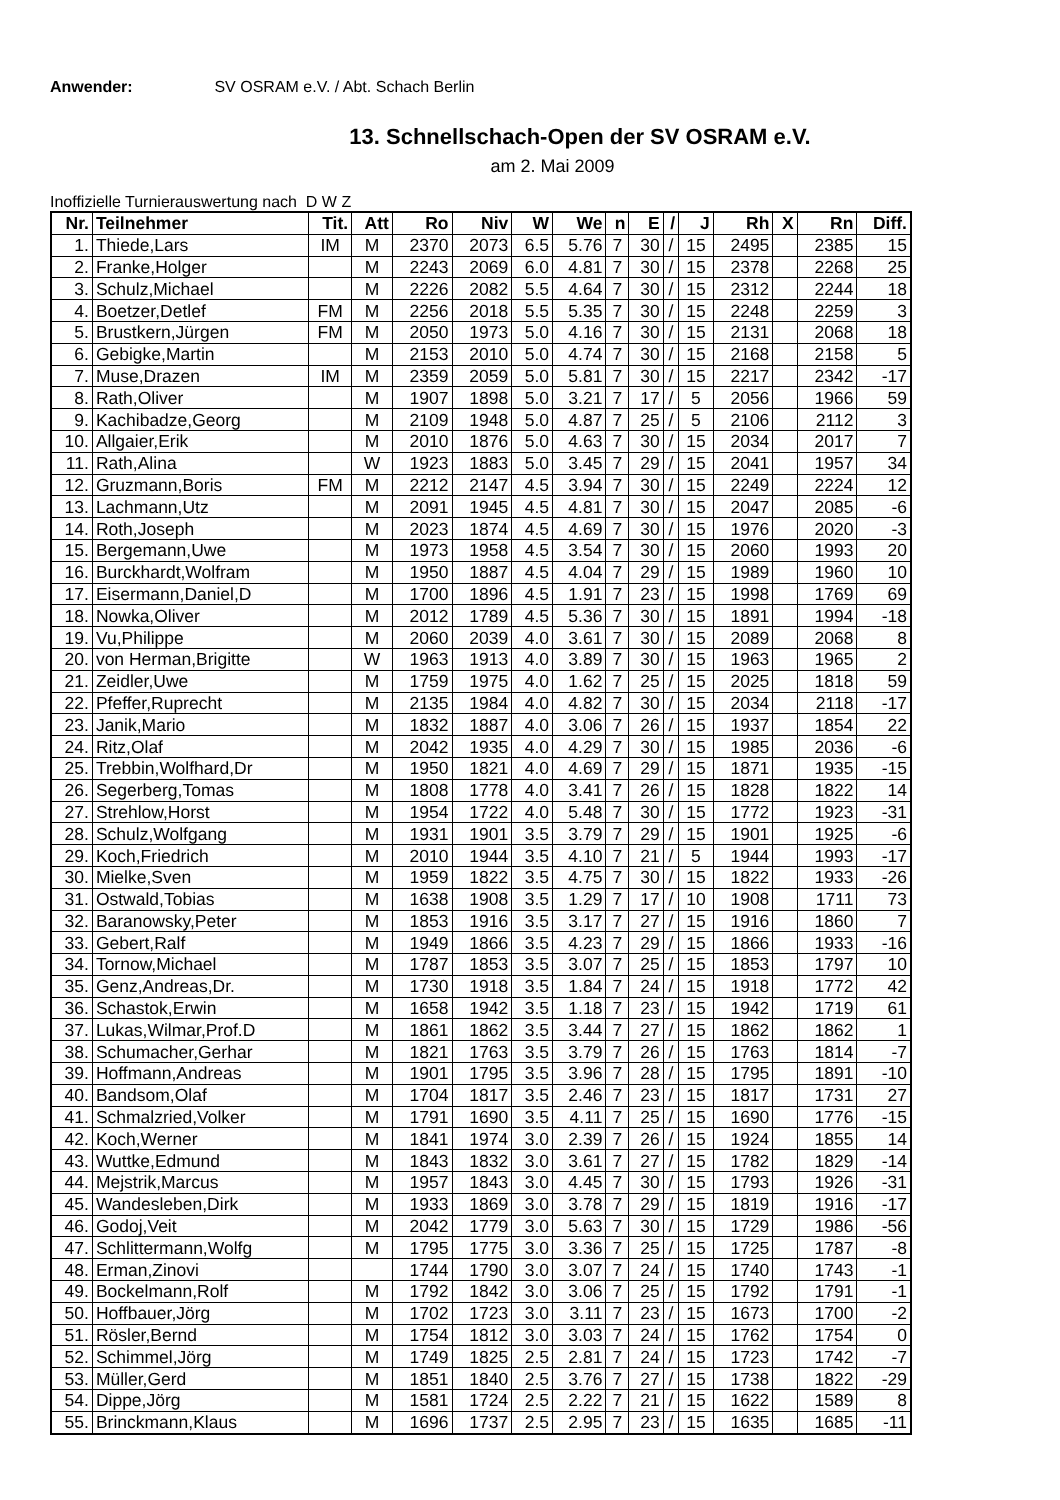Anwender: SV OSRAM e.V. / Abt. Schach Berlin
13. Schnellschach-Open der SV OSRAM e.V.
am 2. Mai 2009
Inoffizielle Turnierauswertung nach D W Z
| Nr. | Teilnehmer | Tit. | Att | Ro | Niv | W | We | n | E | / | J | Rh | X | Rn | Diff. |
| --- | --- | --- | --- | --- | --- | --- | --- | --- | --- | --- | --- | --- | --- | --- | --- |
| 1. | Thiede,Lars | IM | M | 2370 | 2073 | 6.5 | 5.76 | 7 | 30 | / | 15 | 2495 | | 2385 | 15 |
| 2. | Franke,Holger | | M | 2243 | 2069 | 6.0 | 4.81 | 7 | 30 | / | 15 | 2378 | | 2268 | 25 |
| 3. | Schulz,Michael | | M | 2226 | 2082 | 5.5 | 4.64 | 7 | 30 | / | 15 | 2312 | | 2244 | 18 |
| 4. | Boetzer,Detlef | FM | M | 2256 | 2018 | 5.5 | 5.35 | 7 | 30 | / | 15 | 2248 | | 2259 | 3 |
| 5. | Brustkern,Jürgen | FM | M | 2050 | 1973 | 5.0 | 4.16 | 7 | 30 | / | 15 | 2131 | | 2068 | 18 |
| 6. | Gebigke,Martin | | M | 2153 | 2010 | 5.0 | 4.74 | 7 | 30 | / | 15 | 2168 | | 2158 | 5 |
| 7. | Muse,Drazen | IM | M | 2359 | 2059 | 5.0 | 5.81 | 7 | 30 | / | 15 | 2217 | | 2342 | -17 |
| 8. | Rath,Oliver | | M | 1907 | 1898 | 5.0 | 3.21 | 7 | 17 | / | 5 | 2056 | | 1966 | 59 |
| 9. | Kachibadze,Georg | | M | 2109 | 1948 | 5.0 | 4.87 | 7 | 25 | / | 5 | 2106 | | 2112 | 3 |
| 10. | Allgaier,Erik | | M | 2010 | 1876 | 5.0 | 4.63 | 7 | 30 | / | 15 | 2034 | | 2017 | 7 |
| 11. | Rath,Alina | | W | 1923 | 1883 | 5.0 | 3.45 | 7 | 29 | / | 15 | 2041 | | 1957 | 34 |
| 12. | Gruzmann,Boris | FM | M | 2212 | 2147 | 4.5 | 3.94 | 7 | 30 | / | 15 | 2249 | | 2224 | 12 |
| 13. | Lachmann,Utz | | M | 2091 | 1945 | 4.5 | 4.81 | 7 | 30 | / | 15 | 2047 | | 2085 | -6 |
| 14. | Roth,Joseph | | M | 2023 | 1874 | 4.5 | 4.69 | 7 | 30 | / | 15 | 1976 | | 2020 | -3 |
| 15. | Bergemann,Uwe | | M | 1973 | 1958 | 4.5 | 3.54 | 7 | 30 | / | 15 | 2060 | | 1993 | 20 |
| 16. | Burckhardt,Wolfram | | M | 1950 | 1887 | 4.5 | 4.04 | 7 | 29 | / | 15 | 1989 | | 1960 | 10 |
| 17. | Eisermann,Daniel,D | | M | 1700 | 1896 | 4.5 | 1.91 | 7 | 23 | / | 15 | 1998 | | 1769 | 69 |
| 18. | Nowka,Oliver | | M | 2012 | 1789 | 4.5 | 5.36 | 7 | 30 | / | 15 | 1891 | | 1994 | -18 |
| 19. | Vu,Philippe | | M | 2060 | 2039 | 4.0 | 3.61 | 7 | 30 | / | 15 | 2089 | | 2068 | 8 |
| 20. | von Herman,Brigitte | | W | 1963 | 1913 | 4.0 | 3.89 | 7 | 30 | / | 15 | 1963 | | 1965 | 2 |
| 21. | Zeidler,Uwe | | M | 1759 | 1975 | 4.0 | 1.62 | 7 | 25 | / | 15 | 2025 | | 1818 | 59 |
| 22. | Pfeffer,Ruprecht | | M | 2135 | 1984 | 4.0 | 4.82 | 7 | 30 | / | 15 | 2034 | | 2118 | -17 |
| 23. | Janik,Mario | | M | 1832 | 1887 | 4.0 | 3.06 | 7 | 26 | / | 15 | 1937 | | 1854 | 22 |
| 24. | Ritz,Olaf | | M | 2042 | 1935 | 4.0 | 4.29 | 7 | 30 | / | 15 | 1985 | | 2036 | -6 |
| 25. | Trebbin,Wolfhard,Dr | | M | 1950 | 1821 | 4.0 | 4.69 | 7 | 29 | / | 15 | 1871 | | 1935 | -15 |
| 26. | Segerberg,Tomas | | M | 1808 | 1778 | 4.0 | 3.41 | 7 | 26 | / | 15 | 1828 | | 1822 | 14 |
| 27. | Strehlow,Horst | | M | 1954 | 1722 | 4.0 | 5.48 | 7 | 30 | / | 15 | 1772 | | 1923 | -31 |
| 28. | Schulz,Wolfgang | | M | 1931 | 1901 | 3.5 | 3.79 | 7 | 29 | / | 15 | 1901 | | 1925 | -6 |
| 29. | Koch,Friedrich | | M | 2010 | 1944 | 3.5 | 4.10 | 7 | 21 | / | 5 | 1944 | | 1993 | -17 |
| 30. | Mielke,Sven | | M | 1959 | 1822 | 3.5 | 4.75 | 7 | 30 | / | 15 | 1822 | | 1933 | -26 |
| 31. | Ostwald,Tobias | | M | 1638 | 1908 | 3.5 | 1.29 | 7 | 17 | / | 10 | 1908 | | 1711 | 73 |
| 32. | Baranowsky,Peter | | M | 1853 | 1916 | 3.5 | 3.17 | 7 | 27 | / | 15 | 1916 | | 1860 | 7 |
| 33. | Gebert,Ralf | | M | 1949 | 1866 | 3.5 | 4.23 | 7 | 29 | / | 15 | 1866 | | 1933 | -16 |
| 34. | Tornow,Michael | | M | 1787 | 1853 | 3.5 | 3.07 | 7 | 25 | / | 15 | 1853 | | 1797 | 10 |
| 35. | Genz,Andreas,Dr. | | M | 1730 | 1918 | 3.5 | 1.84 | 7 | 24 | / | 15 | 1918 | | 1772 | 42 |
| 36. | Schastok,Erwin | | M | 1658 | 1942 | 3.5 | 1.18 | 7 | 23 | / | 15 | 1942 | | 1719 | 61 |
| 37. | Lukas,Wilmar,Prof.D | | M | 1861 | 1862 | 3.5 | 3.44 | 7 | 27 | / | 15 | 1862 | | 1862 | 1 |
| 38. | Schumacher,Gerhar | | M | 1821 | 1763 | 3.5 | 3.79 | 7 | 26 | / | 15 | 1763 | | 1814 | -7 |
| 39. | Hoffmann,Andreas | | M | 1901 | 1795 | 3.5 | 3.96 | 7 | 28 | / | 15 | 1795 | | 1891 | -10 |
| 40. | Bandsom,Olaf | | M | 1704 | 1817 | 3.5 | 2.46 | 7 | 23 | / | 15 | 1817 | | 1731 | 27 |
| 41. | Schmalzried,Volker | | M | 1791 | 1690 | 3.5 | 4.11 | 7 | 25 | / | 15 | 1690 | | 1776 | -15 |
| 42. | Koch,Werner | | M | 1841 | 1974 | 3.0 | 2.39 | 7 | 26 | / | 15 | 1924 | | 1855 | 14 |
| 43. | Wuttke,Edmund | | M | 1843 | 1832 | 3.0 | 3.61 | 7 | 27 | / | 15 | 1782 | | 1829 | -14 |
| 44. | Mejstrik,Marcus | | M | 1957 | 1843 | 3.0 | 4.45 | 7 | 30 | / | 15 | 1793 | | 1926 | -31 |
| 45. | Wandesleben,Dirk | | M | 1933 | 1869 | 3.0 | 3.78 | 7 | 29 | / | 15 | 1819 | | 1916 | -17 |
| 46. | Godoj,Veit | | M | 2042 | 1779 | 3.0 | 5.63 | 7 | 30 | / | 15 | 1729 | | 1986 | -56 |
| 47. | Schlittermann,Wolfg | | M | 1795 | 1775 | 3.0 | 3.36 | 7 | 25 | / | 15 | 1725 | | 1787 | -8 |
| 48. | Erman,Zinovi | | | 1744 | 1790 | 3.0 | 3.07 | 7 | 24 | / | 15 | 1740 | | 1743 | -1 |
| 49. | Bockelmann,Rolf | | M | 1792 | 1842 | 3.0 | 3.06 | 7 | 25 | / | 15 | 1792 | | 1791 | -1 |
| 50. | Hoffbauer,Jörg | | M | 1702 | 1723 | 3.0 | 3.11 | 7 | 23 | / | 15 | 1673 | | 1700 | -2 |
| 51. | Rösler,Bernd | | M | 1754 | 1812 | 3.0 | 3.03 | 7 | 24 | / | 15 | 1762 | | 1754 | 0 |
| 52. | Schimmel,Jörg | | M | 1749 | 1825 | 2.5 | 2.81 | 7 | 24 | / | 15 | 1723 | | 1742 | -7 |
| 53. | Müller,Gerd | | M | 1851 | 1840 | 2.5 | 3.76 | 7 | 27 | / | 15 | 1738 | | 1822 | -29 |
| 54. | Dippe,Jörg | | M | 1581 | 1724 | 2.5 | 2.22 | 7 | 21 | / | 15 | 1622 | | 1589 | 8 |
| 55. | Brinckmann,Klaus | | M | 1696 | 1737 | 2.5 | 2.95 | 7 | 23 | / | 15 | 1635 | | 1685 | -11 |